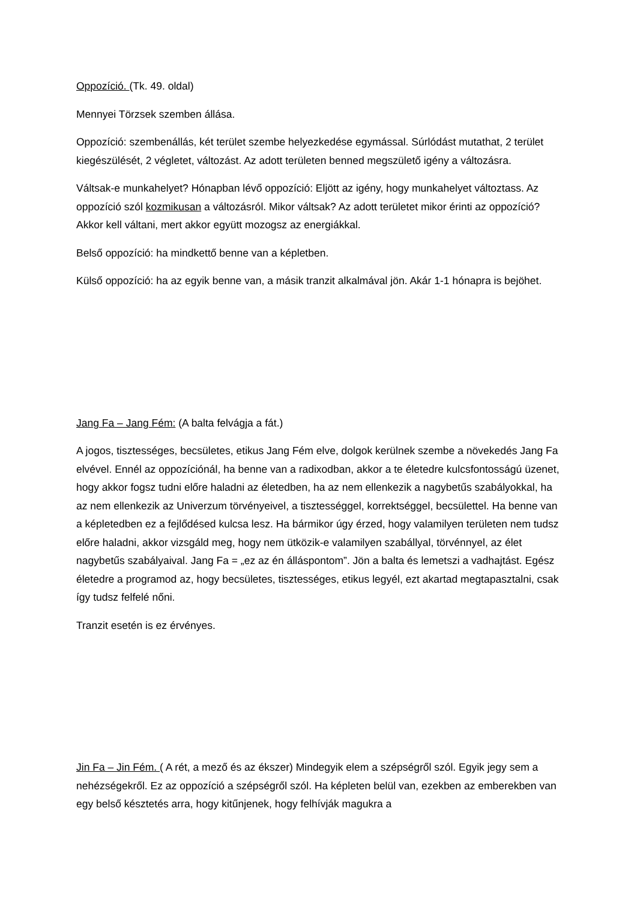Oppozíció. (Tk. 49. oldal)
Mennyei Törzsek szemben állása.
Oppozíció: szembenállás, két terület szembe helyezkedése egymással. Súrlódást mutathat, 2 terület kiegészülését, 2 végletet, változást. Az adott területen benned megszülető igény a változásra.
Váltsak-e munkahelyet? Hónapban lévő oppozíció: Eljött az igény, hogy munkahelyet változtass. Az oppozíció szól kozmikusan a változásról. Mikor váltsak? Az adott területet mikor érinti az oppozíció? Akkor kell váltani, mert akkor együtt mozogsz az energiákkal.
Belső oppozíció: ha mindkettő benne van a képletben.
Külső oppozíció: ha az egyik benne van, a másik tranzit alkalmával jön. Akár 1-1 hónapra is bejöhet.
Jang Fa – Jang Fém: (A balta felvágja a fát.)
A jogos, tisztességes, becsületes, etikus Jang Fém elve, dolgok kerülnek szembe a növekedés Jang Fa elvével. Ennél az oppozíciónál, ha benne van a radixodban, akkor a te életedre kulcsfontosságú üzenet, hogy akkor fogsz tudni előre haladni az életedben, ha az nem ellenkezik a nagybetűs szabályokkal, ha az nem ellenkezik az Univerzum törvényeivel, a tisztességgel, korrektséggel, becsülettel. Ha benne van a képletedben ez a fejlődésed kulcsa lesz. Ha bármikor úgy érzed, hogy valamilyen területen nem tudsz előre haladni, akkor vizsgáld meg, hogy nem ütközik-e valamilyen szabállyal, törvénnyel, az élet nagybetűs szabályaival. Jang Fa = „ez az én álláspontom”. Jön a balta és lemetszi a vadhajtást. Egész életedre a programod az, hogy becsületes, tisztességes, etikus legyél, ezt akartad megtapasztalni, csak így tudsz felfelé nőni.
Tranzit esetén is ez érvényes.
Jin Fa – Jin Fém. ( A rét, a mező és az ékszer) Mindegyik elem a szépségről szól. Egyik jegy sem a nehézségekről. Ez az oppozíció a szépségről szól. Ha képleten belül van, ezekben az emberekben van egy belső késztetés arra, hogy kitűnjenek, hogy felhívják magukra a